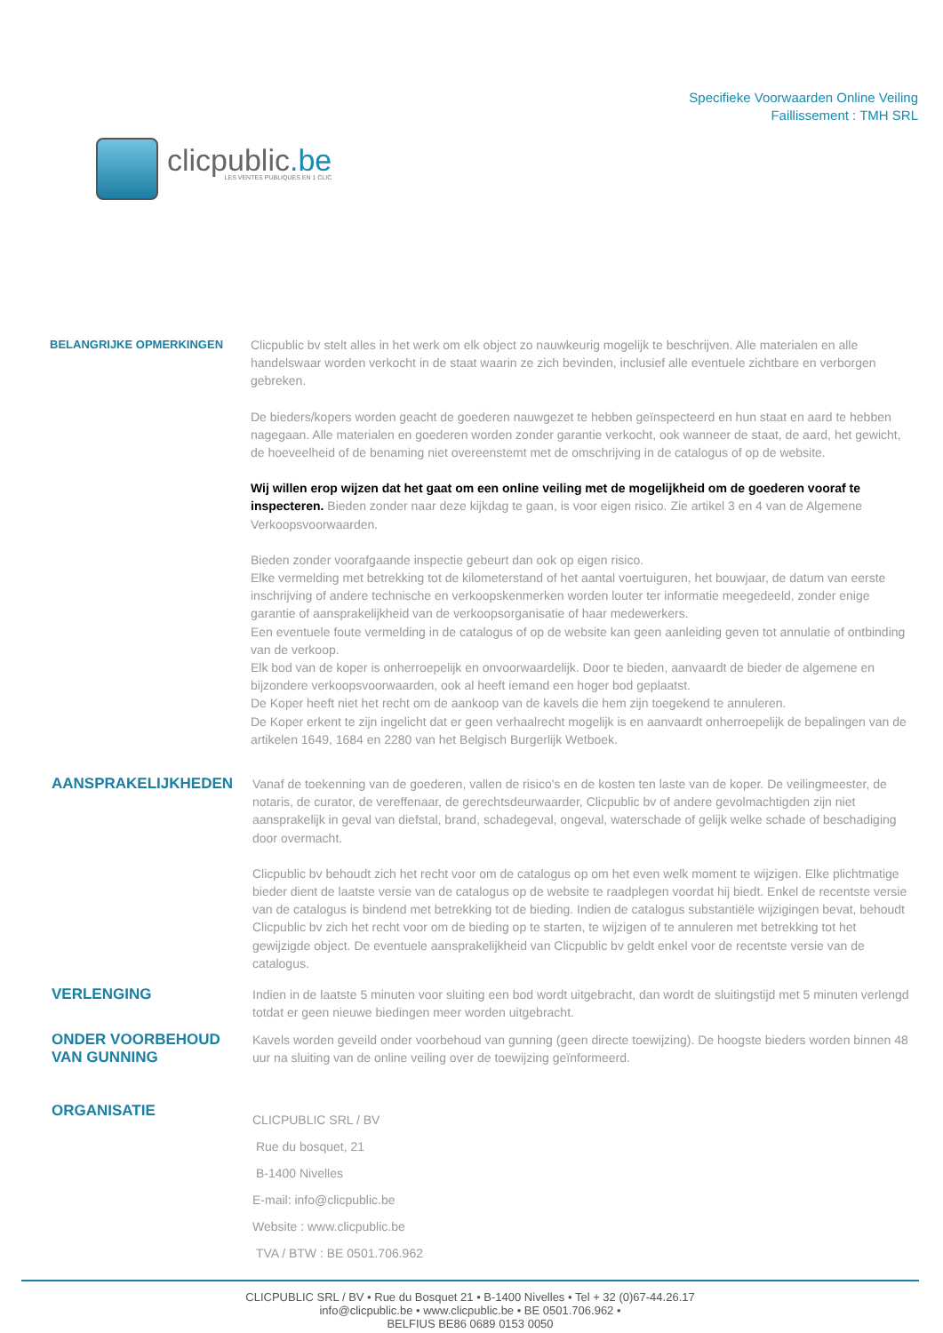clicpublic.be
LES VENTES PUBLIQUES EN 1 CLIC
Specifieke Voorwaarden Online Veiling
Faillissement : TMH SRL
BELANGRIJKE OPMERKINGEN
Clicpublic bv stelt alles in het werk om elk object zo nauwkeurig mogelijk te beschrijven. Alle materialen en alle handelswaar worden verkocht in de staat waarin ze zich bevinden, inclusief alle eventuele zichtbare en verborgen gebreken.
De bieders/kopers worden geacht de goederen nauwgezet te hebben geïnspecteerd en hun staat en aard te hebben nagegaan. Alle materialen en goederen worden zonder garantie verkocht, ook wanneer de staat, de aard, het gewicht, de hoeveelheid of de benaming niet overeenstemt met de omschrijving in de catalogus of op de website.
Wij willen erop wijzen dat het gaat om een online veiling met de mogelijkheid om de goederen vooraf te inspecteren. Bieden zonder naar deze kijkdag te gaan, is voor eigen risico. Zie artikel 3 en 4 van de Algemene Verkoopsvoorwaarden.
Bieden zonder voorafgaande inspectie gebeurt dan ook op eigen risico.
Elke vermelding met betrekking tot de kilometerstand of het aantal voertuiguren, het bouwjaar, de datum van eerste inschrijving of andere technische en verkoopskenmerken worden louter ter informatie meegedeeld, zonder enige garantie of aansprakelijkheid van de verkoopsorganisatie of haar medewerkers.
Een eventuele foute vermelding in de catalogus of op de website kan geen aanleiding geven tot annulatie of ontbinding van de verkoop.
Elk bod van de koper is onherroepelijk en onvoorwaardelijk. Door te bieden, aanvaardt de bieder de algemene en bijzondere verkoopsvoorwaarden, ook al heeft iemand een hoger bod geplaatst.
De Koper heeft niet het recht om de aankoop van de kavels die hem zijn toegekend te annuleren.
De Koper erkent te zijn ingelicht dat er geen verhaalrecht mogelijk is en aanvaardt onherroepelijk de bepalingen van de artikelen 1649, 1684 en 2280 van het Belgisch Burgerlijk Wetboek.
AANSPRAKELIJKHEDEN
Vanaf de toekenning van de goederen, vallen de risico's en de kosten ten laste van de koper. De veilingmeester, de notaris, de curator, de vereffenaar, de gerechtsdeurwaarder, Clicpublic bv of andere gevolmachtigden zijn niet aansprakelijk in geval van diefstal, brand, schadegeval, ongeval, waterschade of gelijk welke schade of beschadiging door overmacht.
Clicpublic bv behoudt zich het recht voor om de catalogus op om het even welk moment te wijzigen. Elke plichtmatige bieder dient de laatste versie van de catalogus op de website te raadplegen voordat hij biedt. Enkel de recentste versie van de catalogus is bindend met betrekking tot de bieding. Indien de catalogus substantiële wijzigingen bevat, behoudt Clicpublic bv zich het recht voor om de bieding op te starten, te wijzigen of te annuleren met betrekking tot het gewijzigde object. De eventuele aansprakelijkheid van Clicpublic bv geldt enkel voor de recentste versie van de catalogus.
VERLENGING
Indien in de laatste 5 minuten voor sluiting een bod wordt uitgebracht, dan wordt de sluitingstijd met 5 minuten verlengd totdat er geen nieuwe biedingen meer worden uitgebracht.
ONDER VOORBEHOUD VAN GUNNING
Kavels worden geveild onder voorbehoud van gunning (geen directe toewijzing). De hoogste bieders worden binnen 48 uur na sluiting van de online veiling over de toewijzing geïnformeerd.
ORGANISATIE
CLICPUBLIC SRL / BV
Rue du bosquet, 21
B-1400 Nivelles
E-mail: info@clicpublic.be
Website : www.clicpublic.be
TVA / BTW : BE 0501.706.962
CLICPUBLIC SRL / BV • Rue du Bosquet 21 • B-1400 Nivelles • Tel + 32 (0)67-44.26.17
info@clicpublic.be • www.clicpublic.be • BE 0501.706.962 •
BELFIUS BE86 0689 0153 0050